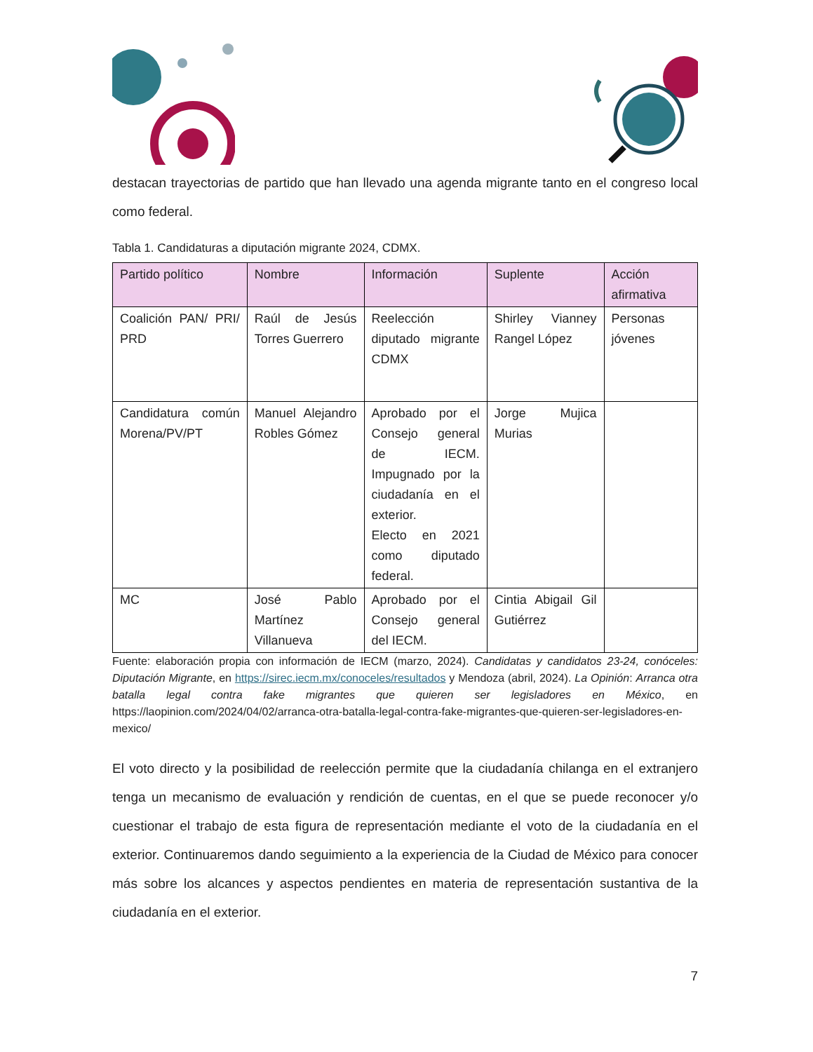destacan trayectorias de partido que han llevado una agenda migrante tanto en el congreso local como federal.
Tabla 1. Candidaturas a diputación migrante 2024, CDMX.
| Partido político | Nombre | Información | Suplente | Acción afirmativa |
| --- | --- | --- | --- | --- |
| Coalición PAN/ PRI/ PRD | Raúl de Jesús Torres Guerrero | Reelección diputado migrante CDMX | Shirley Vianney Rangel López | Personas jóvenes |
| Candidatura común Morena/PV/PT | Manuel Alejandro Robles Gómez | Aprobado por el Consejo general de IECM. Impugnado por la ciudadanía en el exterior. Electo en 2021 como diputado federal. | Jorge Mujica Murias | |
| MC | José Pablo Martínez Villanueva | Aprobado por el Consejo general del IECM. | Cintia Abigail Gil Gutiérrez | |
Fuente: elaboración propia con información de IECM (marzo, 2024). Candidatas y candidatos 23-24, conóceles: Diputación Migrante, en https://sirec.iecm.mx/conoceles/resultados y Mendoza (abril, 2024). La Opinión: Arranca otra batalla legal contra fake migrantes que quieren ser legisladores en México, en https://laopinion.com/2024/04/02/arranca-otra-batalla-legal-contra-fake-migrantes-que-quieren-ser-legisladores-en-mexico/
El voto directo y la posibilidad de reelección permite que la ciudadanía chilanga en el extranjero tenga un mecanismo de evaluación y rendición de cuentas, en el que se puede reconocer y/o cuestionar el trabajo de esta figura de representación mediante el voto de la ciudadanía en el exterior. Continuaremos dando seguimiento a la experiencia de la Ciudad de México para conocer más sobre los alcances y aspectos pendientes en materia de representación sustantiva de la ciudadanía en el exterior.
7